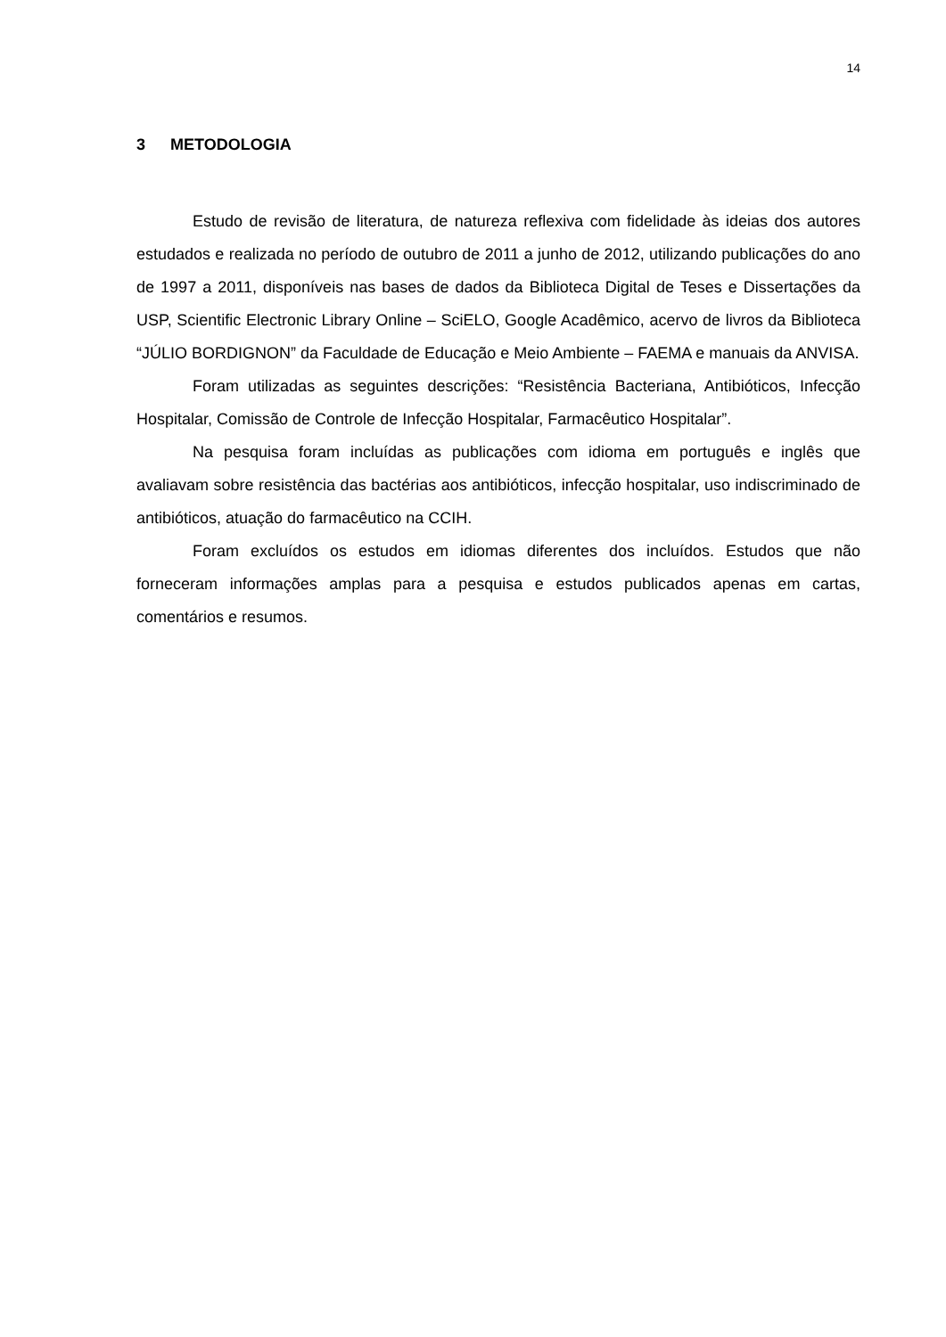14
3 METODOLOGIA
Estudo de revisão de literatura, de natureza reflexiva com fidelidade às ideias dos autores estudados e realizada no período de outubro de 2011 a junho de 2012, utilizando publicações do ano de 1997 a 2011, disponíveis nas bases de dados da Biblioteca Digital de Teses e Dissertações da USP, Scientific Electronic Library Online – SciELO, Google Acadêmico, acervo de livros da Biblioteca “JÚLIO BORDIGNON” da Faculdade de Educação e Meio Ambiente – FAEMA e manuais da ANVISA.
Foram utilizadas as seguintes descrições: “Resistência Bacteriana, Antibióticos, Infecção Hospitalar, Comissão de Controle de Infecção Hospitalar, Farmacêutico Hospitalar”.
Na pesquisa foram incluídas as publicações com idioma em português e inglês que avaliavam sobre resistência das bactérias aos antibióticos, infecção hospitalar, uso indiscriminado de antibióticos, atuação do farmacêutico na CCIH.
Foram excluídos os estudos em idiomas diferentes dos incluídos. Estudos que não forneceram informações amplas para a pesquisa e estudos publicados apenas em cartas, comentários e resumos.